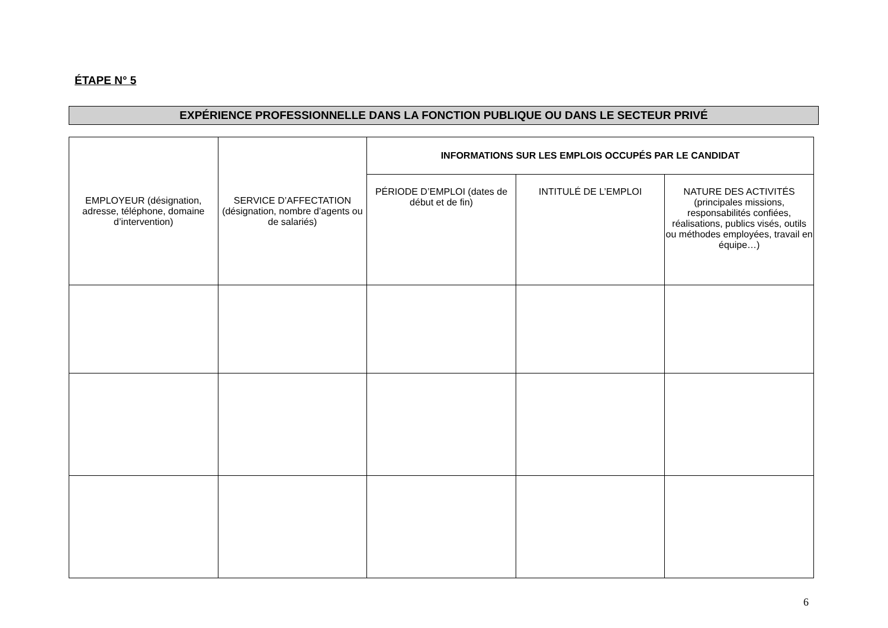ÉTAPE N° 5
EXPÉRIENCE PROFESSIONNELLE DANS LA FONCTION PUBLIQUE OU DANS LE SECTEUR PRIVÉ
| EMPLOYEUR (désignation, adresse, téléphone, domaine d’intervention) | SERVICE D’AFFECTATION (désignation, nombre d’agents ou de salariés) | INFORMATIONS SUR LES EMPLOIS OCCUPÉS PAR LE CANDIDAT | | |
| --- | --- | --- | --- | --- |
| | | PÉRIODE D’EMPLOI (dates de début et de fin) | INTITULÉ DE L’EMPLOI | NATURE DES ACTIVITÉS (principales missions, responsabilités confiées, réalisations, publics visés, outils ou méthodes employées, travail en équipe…) |
6